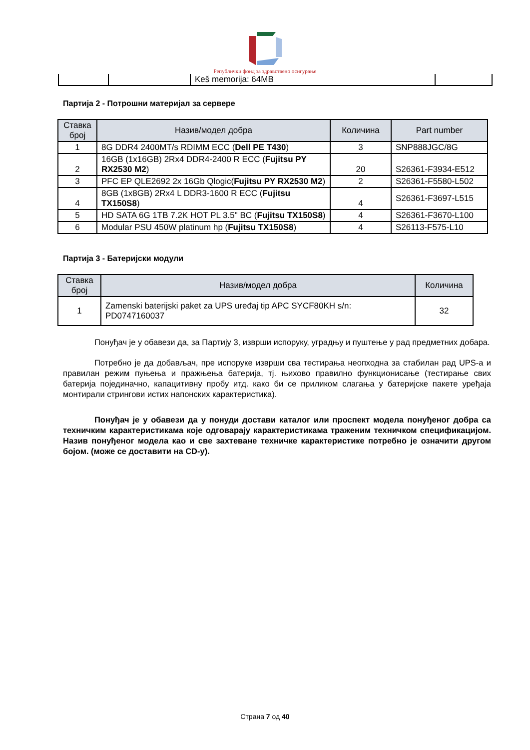Републички фонд за здравствено осигурање
| | | Keš memorija: 64MB | |
Партија 2 - Потрошни материјал за сервере
| Ставка број | Назив/модел добра | Количина | Part number |
| --- | --- | --- | --- |
| 1 | 8G DDR4 2400MT/s RDIMM ECC ( Dell PE T430 ) | 3 | SNP888JGC/8G |
| 2 | 16GB (1x16GB) 2Rx4 DDR4-2400 R ECC ( Fujitsu PY RX2530 M2 ) | 20 | S26361-F3934-E512 |
| 3 | PFC EP QLE2692 2x 16Gb Qlogic( Fujitsu PY RX2530 M2 ) | 2 | S26361-F5580-L502 |
| 4 | 8GB (1x8GB) 2Rx4 L DDR3-1600 R ECC ( Fujitsu TX150S8 ) | 4 | S26361-F3697-L515 |
| 5 | HD SATA 6G 1TB 7.2K HOT PL 3.5" BC ( Fujitsu TX150S8 ) | 4 | S26361-F3670-L100 |
| 6 | Modular PSU 450W platinum hp ( Fujitsu TX150S8 ) | 4 | S26113-F575-L10 |
Партија 3 - Батеријски модули
| Ставка број | Назив/модел добра | Количина |
| --- | --- | --- |
| 1 | Zamenski baterijski paket za UPS uređaj tip APC SYCF80KH s/n: PD0747160037 | 32 |
Понуђач је у обавези да, за Партију 3, изврши испоруку, уградњу и пуштење у рад предметних добара.
Потребно је да добављач, пре испоруке изврши сва тестирања неопходна за стабилан рад UPS-а и правилан режим пуњења и пражњења батерија, тј. њихово правилно функционисање (тестирање свих батерија појединачно, капацитивну пробу итд. како би се приликом слагања у батеријске пакете уређаја монтирали стрингови истих напонских карактеристика).
Понуђач је у обавези да у понуди достави каталог или проспект модела понуђеног добра са техничким карактеристикама које одговарају карактеристикама траженим техничком спецификацијом. Назив понуђеног модела као и све захтеване техничке карактеристике потребно је означити другом бојом. (може се доставити на CD-у).
Страна 7 од 40